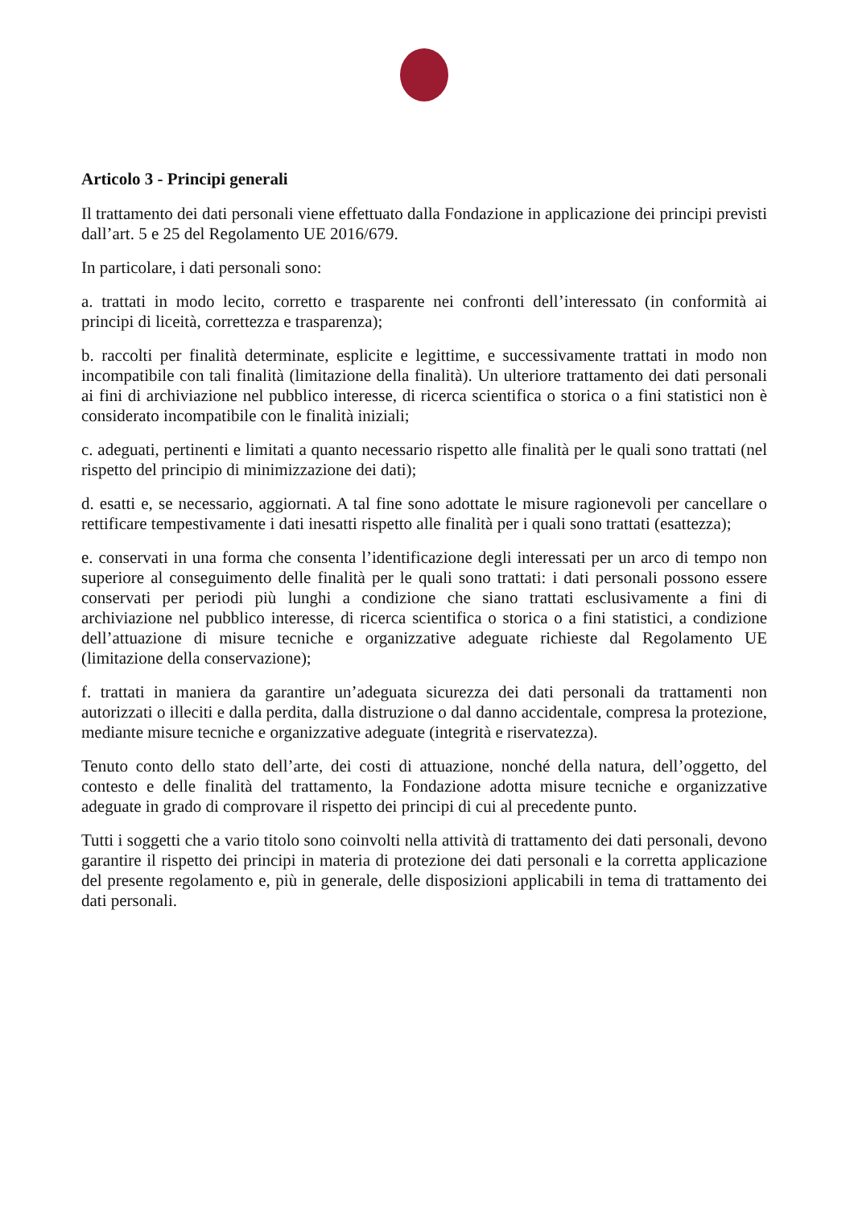Articolo 3 - Principi generali
Il trattamento dei dati personali viene effettuato dalla Fondazione in applicazione dei principi previsti dall’art. 5 e 25 del Regolamento UE 2016/679.
In particolare, i dati personali sono:
a. trattati in modo lecito, corretto e trasparente nei confronti dell’interessato (in conformità ai principi di liceità, correttezza e trasparenza);
b. raccolti per finalità determinate, esplicite e legittime, e successivamente trattati in modo non incompatibile con tali finalità (limitazione della finalità). Un ulteriore trattamento dei dati personali ai fini di archiviazione nel pubblico interesse, di ricerca scientifica o storica o a fini statistici non è considerato incompatibile con le finalità iniziali;
c. adeguati, pertinenti e limitati a quanto necessario rispetto alle finalità per le quali sono trattati (nel rispetto del principio di minimizzazione dei dati);
d. esatti e, se necessario, aggiornati. A tal fine sono adottate le misure ragionevoli per cancellare o rettificare tempestivamente i dati inesatti rispetto alle finalità per i quali sono trattati (esattezza);
e. conservati in una forma che consenta l’identificazione degli interessati per un arco di tempo non superiore al conseguimento delle finalità per le quali sono trattati: i dati personali possono essere conservati per periodi più lunghi a condizione che siano trattati esclusivamente a fini di archiviazione nel pubblico interesse, di ricerca scientifica o storica o a fini statistici, a condizione dell’attuazione di misure tecniche e organizzative adeguate richieste dal Regolamento UE (limitazione della conservazione);
f. trattati in maniera da garantire un’adeguata sicurezza dei dati personali da trattamenti non autorizzati o illeciti e dalla perdita, dalla distruzione o dal danno accidentale, compresa la protezione, mediante misure tecniche e organizzative adeguate (integrità e riservatezza).
Tenuto conto dello stato dell’arte, dei costi di attuazione, nonché della natura, dell’oggetto, del contesto e delle finalità del trattamento, la Fondazione adotta misure tecniche e organizzative adeguate in grado di comprovare il rispetto dei principi di cui al precedente punto.
Tutti i soggetti che a vario titolo sono coinvolti nella attività di trattamento dei dati personali, devono garantire il rispetto dei principi in materia di protezione dei dati personali e la corretta applicazione del presente regolamento e, più in generale, delle disposizioni applicabili in tema di trattamento dei dati personali.